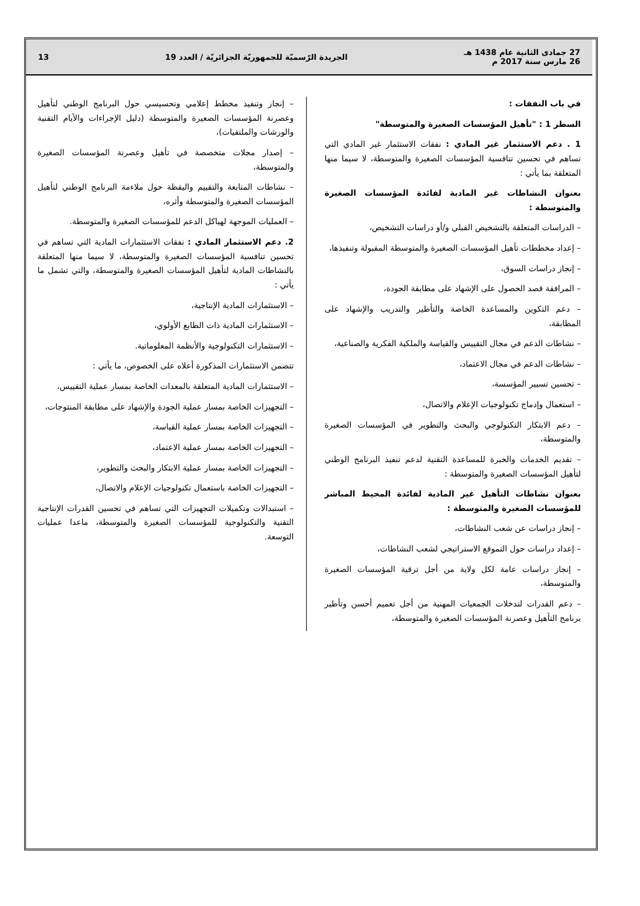27 جمادى الثانية عام 1438 هـ
26 مارس سنة 2017 م
الجريدة الرّسميّة للجمهوريّة الجزائريّة / العدد 19
13
في باب النفقات :
السطر 1 : "تأهيل المؤسسات الصغيرة والمتوسطة"
1 . دعم الاستثمار غير المادي : نفقات الاستثمار غير المادي التي تساهم في تحسين تنافسية المؤسسات الصغيرة والمتوسطة، لا سيما منها المتعلقة بما يأتي :
بعنوان النشاطات غير المادية لفائدة المؤسسات الصغيرة والمتوسطة :
– الدراسات المتعلقة بالتشخيص القبلي و/أو دراسات التشخيص،
– إعداد مخططات تأهيل المؤسسات الصغيرة والمتوسطة المقبولة وتنفيذها،
– إنجاز دراسات السوق،
– المرافقة قصد الحصول على الإشهاد على مطابقة الجودة،
– دعم التكوين والمساعدة الخاصة والتأطير والتدريب والإشهاد على المطابقة،
– نشاطات الدعم في مجال التقييس والقياسة والملكية الفكرية والصناعية،
– نشاطات الدعم في مجال الاعتماد،
– تحسين تسيير المؤسسة،
– استعمال وإدماج تكنولوجيات الإعلام والاتصال،
– دعم الابتكار التكنولوجي والبحث والتطوير في المؤسسات الصغيرة والمتوسطة،
– تقديم الخدمات والخبرة للمساعدة التقنية لدعم تنفيذ البرنامج الوطني لتأهيل المؤسسات الصغيرة والمتوسطة :
بعنوان نشاطات التأهيل غير المادية لفائدة المحيط المباشر للمؤسسات الصغيرة والمتوسطة :
– إنجاز دراسات عن شعب النشاطات،
– إعداد دراسات حول التموقع الاستراتيجي لشعب النشاطات،
– إنجاز دراسات عامة لكل ولاية من أجل ترقية المؤسسات الصغيرة والمتوسطة،
– دعم القدرات لتدخلات الجمعيات المهنية من أجل تعميم أحسن وتأطير برنامج التأهيل وعصرنة المؤسسات الصغيرة والمتوسطة،
– إنجاز وتنفيذ مخطط إعلامي وتحسيسي حول البرنامج الوطني لتأهيل وعصرنة المؤسسات الصغيرة والمتوسطة (دليل الإجراءات والأيام التقنية والورشات والملتقيات)،
– إصدار مجلات متخصصة في تأهيل وعصرنة المؤسسات الصغيرة والمتوسطة،
– نشاطات المتابعة والتقييم واليقظة حول ملاءمة البرنامج الوطني لتأهيل المؤسسات الصغيرة والمتوسطة وأثره،
– العمليات الموجهة لهياكل الدعم للمؤسسات الصغيرة والمتوسطة.
2. دعم الاستثمار المادي : نفقات الاستثمارات المادية التي تساهم في تحسين تنافسية المؤسسات الصغيرة والمتوسطة، لا سيما منها المتعلقة بالنشاطات المادية لتأهيل المؤسسات الصغيرة والمتوسطة، والتي تشمل ما يأتي :
– الاستثمارات المادية الإنتاجية،
– الاستثمارات المادية ذات الطابع الأولوي،
– الاستثمارات التكنولوجية والأنظمة المعلوماتية.
تتضمن الاستثمارات المذكورة أعلاه على الخصوص، ما يأتي :
– الاستثمارات المادية المتعلقة بالمعدات الخاصة بمسار عملية التقييس،
– التجهيزات الخاصة بمسار عملية الجودة والإشهاد على مطابقة المنتوجات،
– التجهيزات الخاصة بمسار عملية القياسة،
– التجهيزات الخاصة بمسار عملية الاعتماد،
– التجهيزات الخاصة بمسار عملية الابتكار والبحث والتطوير،
– التجهيزات الخاصة باستعمال تكنولوجيات الإعلام والاتصال،
– استبدالات وتكميلات التجهيزات التي تساهم في تحسين القدرات الإنتاجية التقنية والتكنولوجية للمؤسسات الصغيرة والمتوسطة، ماعدا عمليات التوسعة.